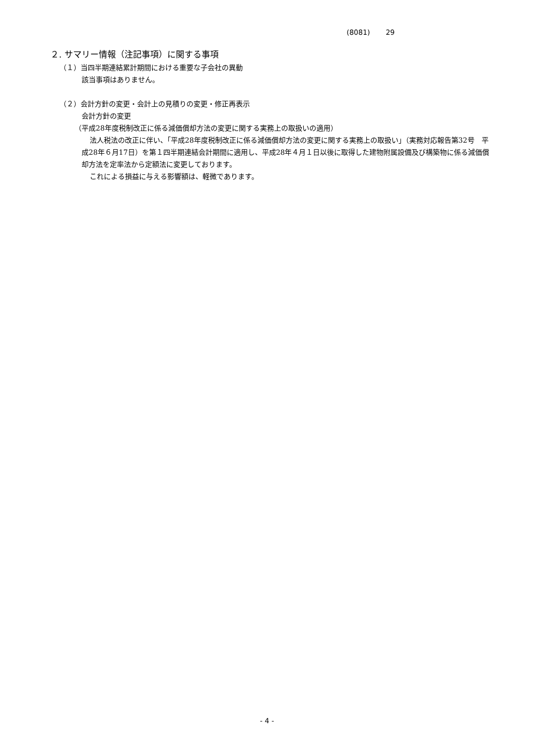(8081) 29
２. サマリー情報（注記事項）に関する事項
（１）当四半期連結累計期間における重要な子会社の異動
該当事項はありません。
（２）会計方針の変更・会計上の見積りの変更・修正再表示
会計方針の変更
（平成28年度税制改正に係る減価償却方法の変更に関する実務上の取扱いの適用）
法人税法の改正に伴い、「平成28年度税制改正に係る減価償却方法の変更に関する実務上の取扱い」（実務対応報告第32号　平成28年６月17日）を第１四半期連結会計期間に適用し、平成28年４月１日以後に取得した建物附属設備及び構築物に係る減価償却方法を定率法から定額法に変更しております。
これによる損益に与える影響額は、軽微であります。
- 4 -